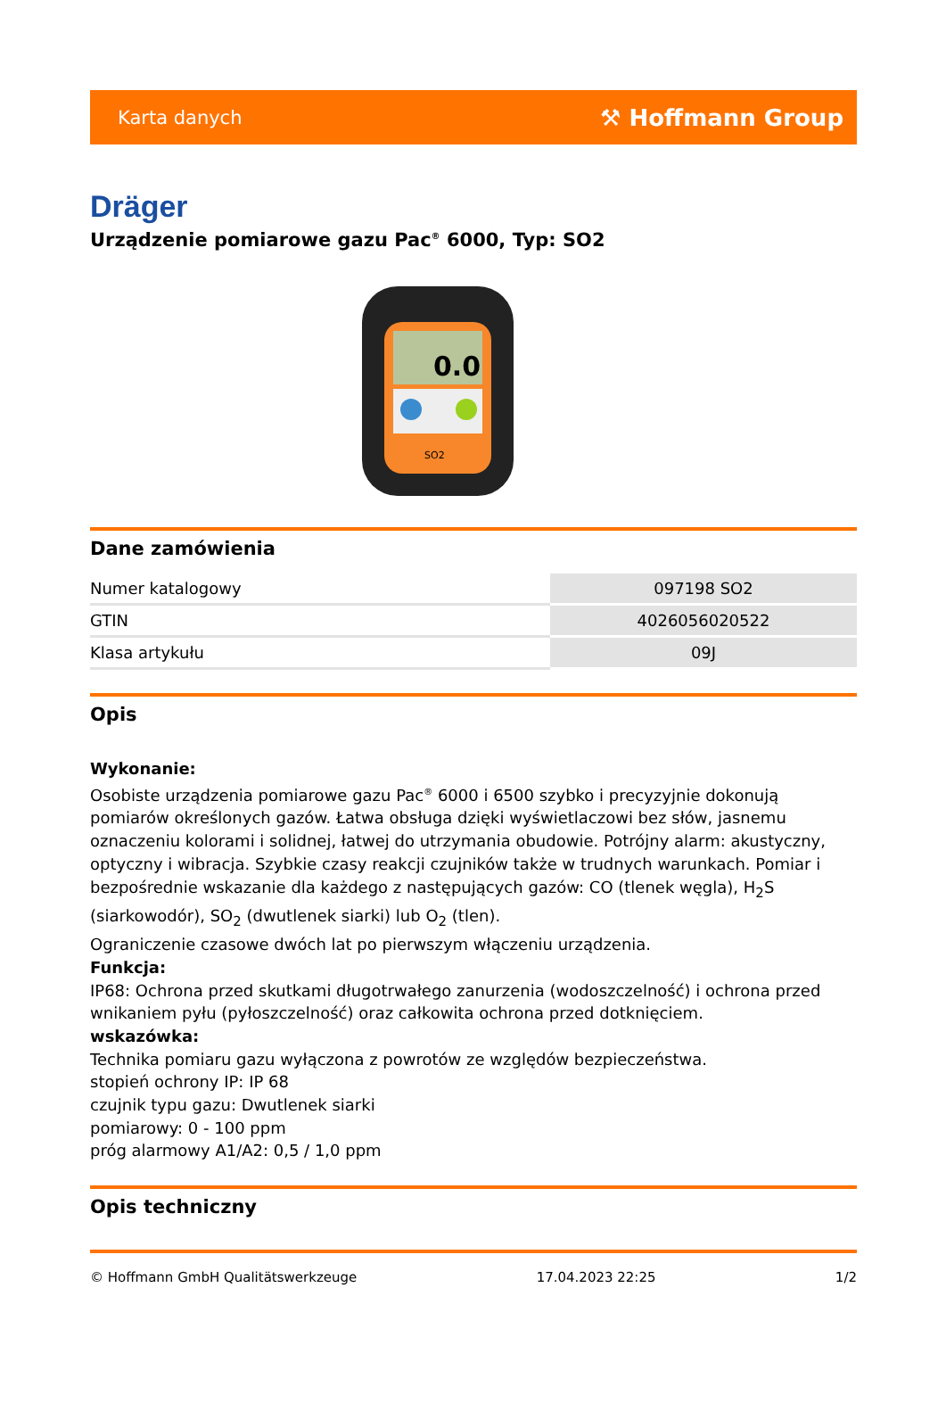Karta danych ⚒ Hoffmann Group
Dräger
Urządzenie pomiarowe gazu Pac<sup>®</sup> 6000, Typ: SO2
0.0
SO2
Dane zamówienia
| Numer katalogowy | 097198 SO2 |
| GTIN | 4026056020522 |
| Klasa artykułu | 09J |
Opis
Wykonanie:
Osobiste urządzenia pomiarowe gazu Pac<sup>®</sup> 6000 i 6500 szybko i precyzyjnie dokonują pomiarów określonych gazów. Łatwa obsługa dzięki wyświetlaczowi bez słów, jasnemu oznaczeniu kolorami i solidnej, łatwej do utrzymania obudowie. Potrójny alarm: akustyczny, optyczny i wibracja. Szybkie czasy reakcji czujników także w trudnych warunkach. Pomiar i bezpośrednie wskazanie dla każdego z następujących gazów: CO (tlenek węgla), H<sub>2</sub>S (siarkowodór), SO<sub>2</sub> (dwutlenek siarki) lub O<sub>2</sub> (tlen).
Ograniczenie czasowe dwóch lat po pierwszym włączeniu urządzenia.
Funkcja:
IP68: Ochrona przed skutkami długotrwałego zanurzenia (wodoszczelność) i ochrona przed wnikaniem pyłu (pyłoszczelność) oraz całkowita ochrona przed dotknięciem.
wskazówka:
Technika pomiaru gazu wyłączona z powrotów ze względów bezpieczeństwa.
stopień ochrony IP: IP 68
czujnik typu gazu: Dwutlenek siarki
pomiarowy: 0 - 100 ppm
próg alarmowy A1/A2: 0,5 / 1,0 ppm
Opis techniczny
© Hoffmann GmbH Qualitätswerkzeuge 17.04.2023 22:25 1/2